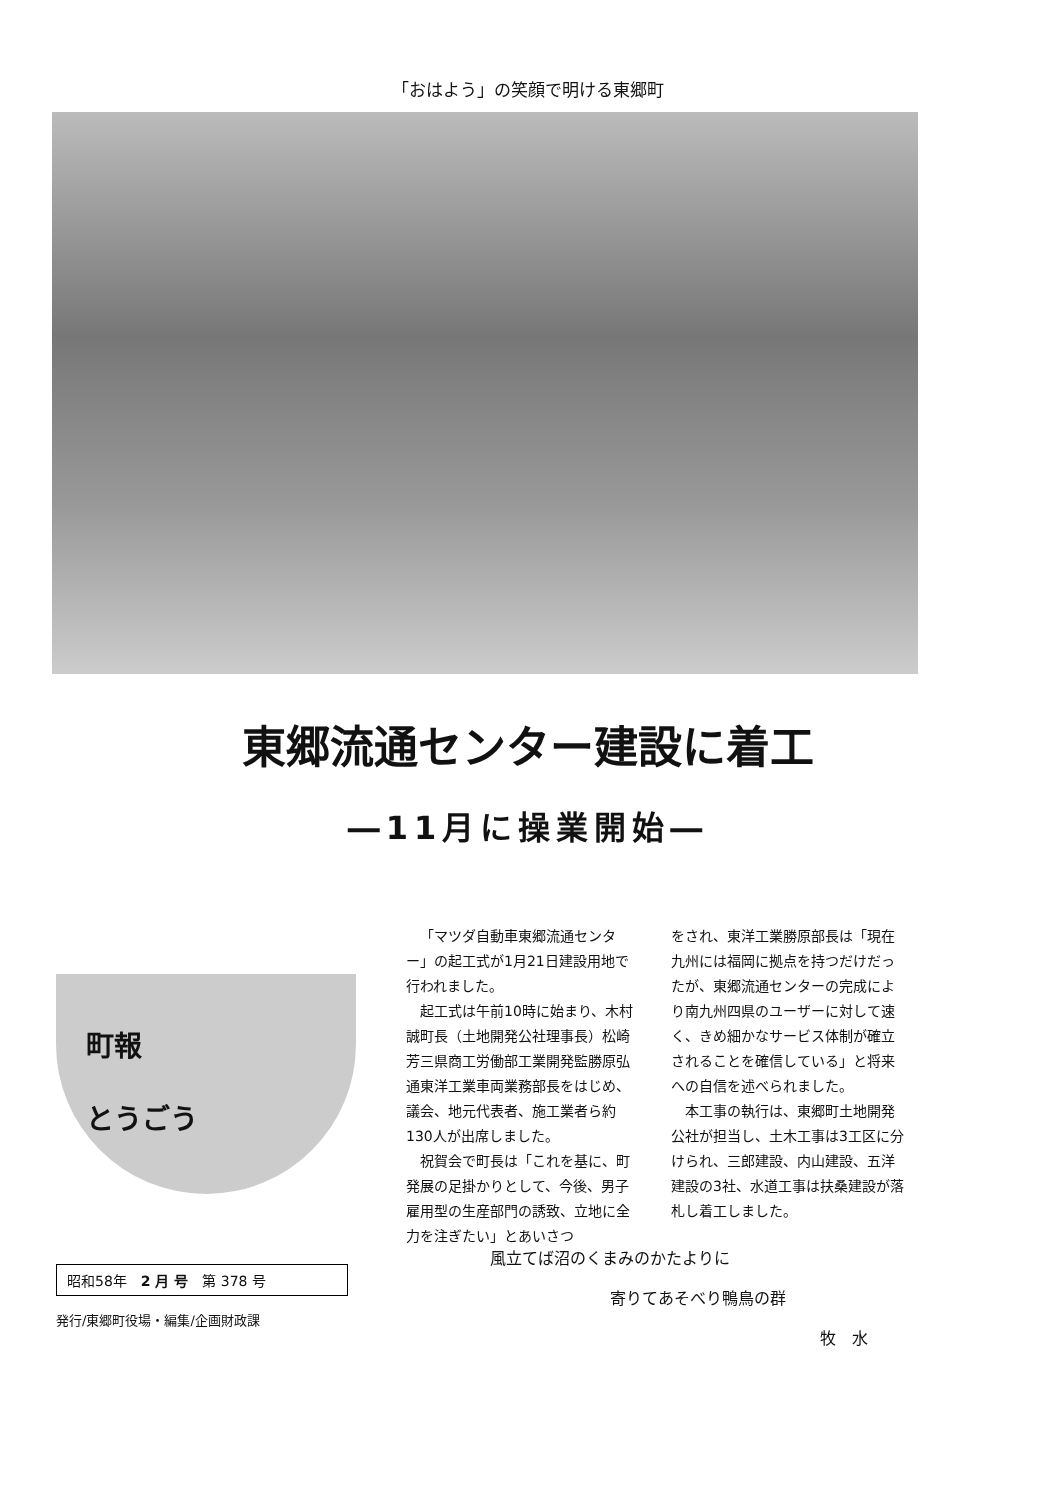「おはよう」の笑顔で明ける東郷町
東郷流通センター建設に着工
―11月に操業開始―
町報
とうごう
昭和58年　2 月 号　第 378 号
発行/東郷町役場・編集/企画財政課
「マツダ自動車東郷流通センター」の起工式が1月21日建設用地で行われました。
起工式は午前10時に始まり、木村誠町長（土地開発公社理事長）松崎芳三県商工労働部工業開発監勝原弘通東洋工業車両業務部長をはじめ、議会、地元代表者、施工業者ら約130人が出席しました。
祝賀会で町長は「これを基に、町発展の足掛かりとして、今後、男子雇用型の生産部門の誘致、立地に全力を注ぎたい」とあいさつ
をされ、東洋工業勝原部長は「現在九州には福岡に拠点を持つだけだったが、東郷流通センターの完成により南九州四県のユーザーに対して速く、きめ細かなサービス体制が確立されることを確信している」と将来への自信を述べられました。
本工事の執行は、東郷町土地開発公社が担当し、土木工事は3工区に分けられ、三郎建設、内山建設、五洋建設の3社、水道工事は扶桑建設が落札し着工しました。
風立てば沼のくまみのかたよりに
寄りてあそべり鴨鳥の群
牧　水